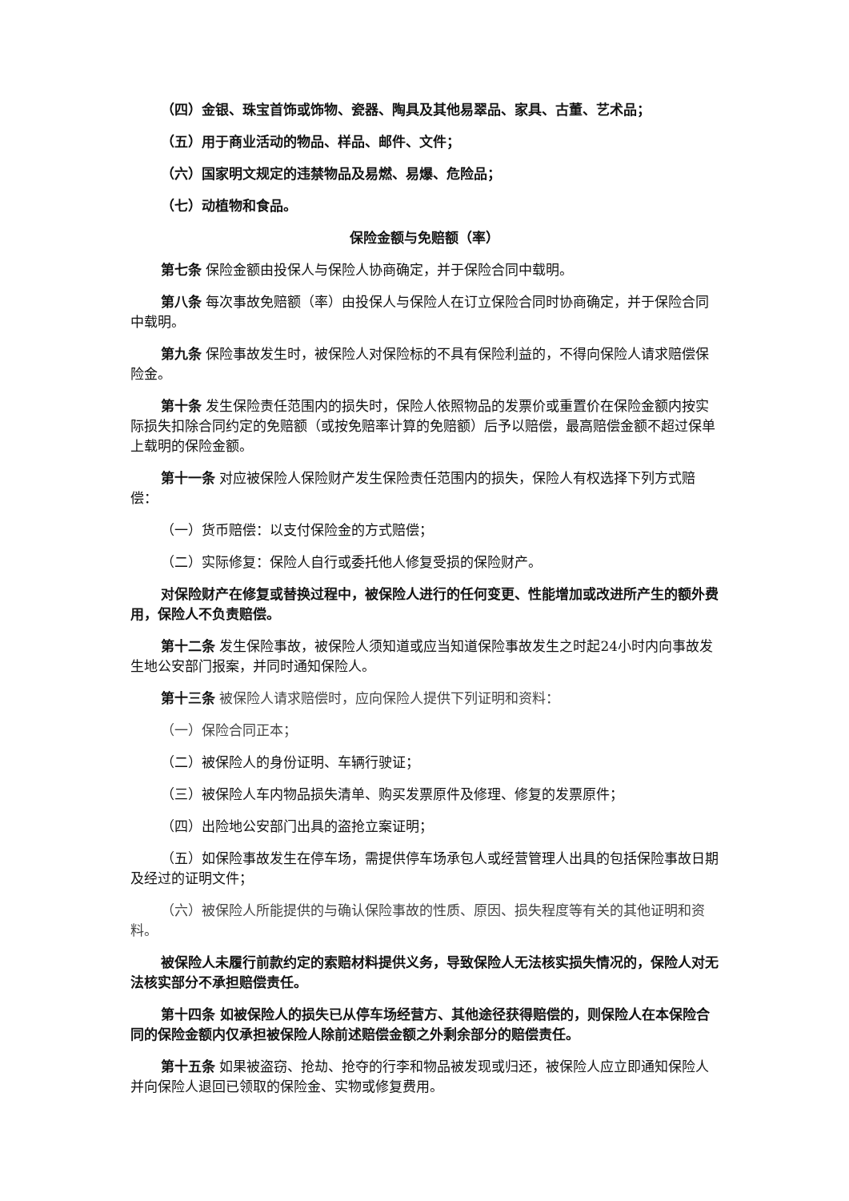（四）金银、珠宝首饰或饰物、瓷器、陶具及其他易翠品、家具、古董、艺术品；
（五）用于商业活动的物品、样品、邮件、文件；
（六）国家明文规定的违禁物品及易燃、易爆、危险品；
（七）动植物和食品。
保险金额与免赔额（率）
第七条 保险金额由投保人与保险人协商确定，并于保险合同中载明。
第八条 每次事故免赔额（率）由投保人与保险人在订立保险合同时协商确定，并于保险合同中载明。
第九条 保险事故发生时，被保险人对保险标的不具有保险利益的，不得向保险人请求赔偿保险金。
第十条 发生保险责任范围内的损失时，保险人依照物品的发票价或重置价在保险金额内按实际损失扣除合同约定的免赔额（或按免赔率计算的免赔额）后予以赔偿，最高赔偿金额不超过保单上载明的保险金额。
第十一条 对应被保险人保险财产发生保险责任范围内的损失，保险人有权选择下列方式赔偿：
（一）货币赔偿：以支付保险金的方式赔偿；
（二）实际修复：保险人自行或委托他人修复受损的保险财产。
对保险财产在修复或替换过程中，被保险人进行的任何变更、性能增加或改进所产生的额外费用，保险人不负责赔偿。
第十二条 发生保险事故，被保险人须知道或应当知道保险事故发生之时起24小时内向事故发生地公安部门报案，并同时通知保险人。
第十三条 被保险人请求赔偿时，应向保险人提供下列证明和资料：
（一）保险合同正本；
（二）被保险人的身份证明、车辆行驶证；
（三）被保险人车内物品损失清单、购买发票原件及修理、修复的发票原件；
（四）出险地公安部门出具的盗抢立案证明；
（五）如保险事故发生在停车场，需提供停车场承包人或经营管理人出具的包括保险事故日期及经过的证明文件；
（六）被保险人所能提供的与确认保险事故的性质、原因、损失程度等有关的其他证明和资料。
被保险人未履行前款约定的索赔材料提供义务，导致保险人无法核实损失情况的，保险人对无法核实部分不承担赔偿责任。
第十四条 如被保险人的损失已从停车场经营方、其他途径获得赔偿的，则保险人在本保险合同的保险金额内仅承担被保险人除前述赔偿金额之外剩余部分的赔偿责任。
第十五条 如果被盗窃、抢劫、抢夺的行李和物品被发现或归还，被保险人应立即通知保险人并向保险人退回已领取的保险金、实物或修复费用。